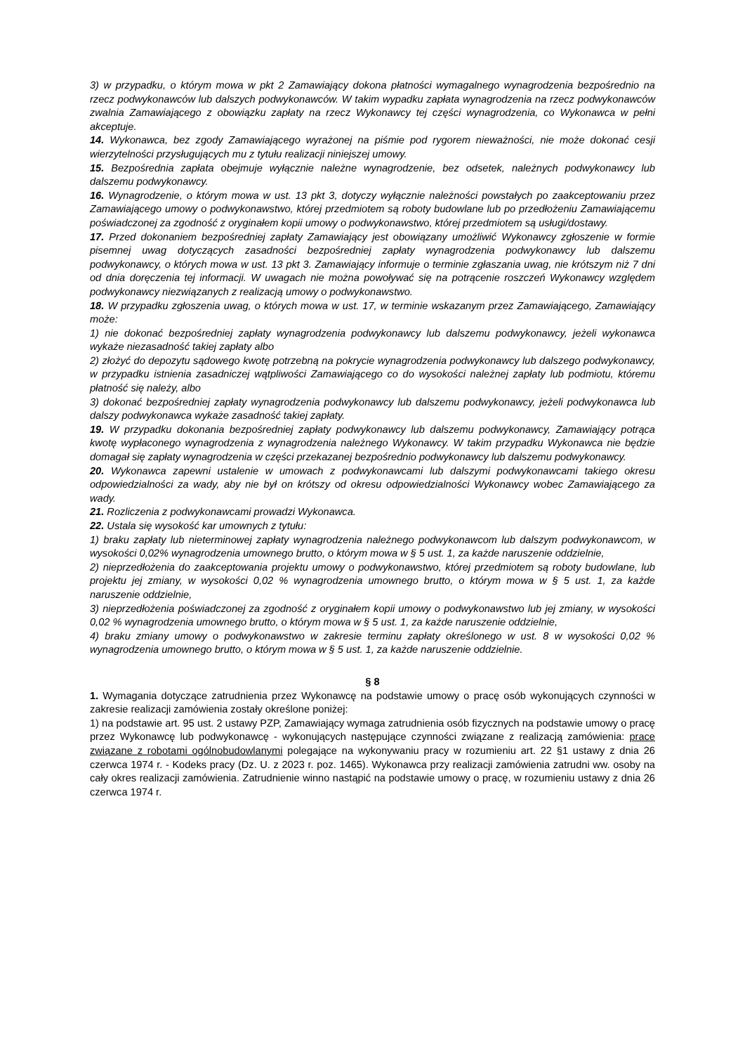3) w przypadku, o którym mowa w pkt 2 Zamawiający dokona płatności wymagalnego wynagrodzenia bezpośrednio na rzecz podwykonawców lub dalszych podwykonawców. W takim wypadku zapłata wynagrodzenia na rzecz podwykonawców zwalnia Zamawiającego z obowiązku zapłaty na rzecz Wykonawcy tej części wynagrodzenia, co Wykonawca w pełni akceptuje.
14. Wykonawca, bez zgody Zamawiającego wyrażonej na piśmie pod rygorem nieważności, nie może dokonać cesji wierzytelności przysługujących mu z tytułu realizacji niniejszej umowy.
15. Bezpośrednia zapłata obejmuje wyłącznie należne wynagrodzenie, bez odsetek, należnych podwykonawcy lub dalszemu podwykonawcy.
16. Wynagrodzenie, o którym mowa w ust. 13 pkt 3, dotyczy wyłącznie należności powstałych po zaakceptowaniu przez Zamawiającego umowy o podwykonawstwo, której przedmiotem są roboty budowlane lub po przedłożeniu Zamawiającemu poświadczonej za zgodność z oryginałem kopii umowy o podwykonawstwo, której przedmiotem są usługi/dostawy.
17. Przed dokonaniem bezpośredniej zapłaty Zamawiający jest obowiązany umożliwić Wykonawcy zgłoszenie w formie pisemnej uwag dotyczących zasadności bezpośredniej zapłaty wynagrodzenia podwykonawcy lub dalszemu podwykonawcy, o których mowa w ust. 13 pkt 3. Zamawiający informuje o terminie zgłaszania uwag, nie krótszym niż 7 dni od dnia doręczenia tej informacji. W uwagach nie można powoływać się na potrącenie roszczeń Wykonawcy względem podwykonawcy niezwiązanych z realizacją umowy o podwykonawstwo.
18. W przypadku zgłoszenia uwag, o których mowa w ust. 17, w terminie wskazanym przez Zamawiającego, Zamawiający może:
1) nie dokonać bezpośredniej zapłaty wynagrodzenia podwykonawcy lub dalszemu podwykonawcy, jeżeli wykonawca wykaże niezasadność takiej zapłaty albo
2) złożyć do depozytu sądowego kwotę potrzebną na pokrycie wynagrodzenia podwykonawcy lub dalszego podwykonawcy, w przypadku istnienia zasadniczej wątpliwości Zamawiającego co do wysokości należnej zapłaty lub podmiotu, któremu płatność się należy, albo
3) dokonać bezpośredniej zapłaty wynagrodzenia podwykonawcy lub dalszemu podwykonawcy, jeżeli podwykonawca lub dalszy podwykonawca wykaże zasadność takiej zapłaty.
19. W przypadku dokonania bezpośredniej zapłaty podwykonawcy lub dalszemu podwykonawcy, Zamawiający potrąca kwotę wypłaconego wynagrodzenia z wynagrodzenia należnego Wykonawcy. W takim przypadku Wykonawca nie będzie domagał się zapłaty wynagrodzenia w części przekazanej bezpośrednio podwykonawcy lub dalszemu podwykonawcy.
20. Wykonawca zapewni ustalenie w umowach z podwykonawcami lub dalszymi podwykonawcami takiego okresu odpowiedzialności za wady, aby nie był on krótszy od okresu odpowiedzialności Wykonawcy wobec Zamawiającego za wady.
21. Rozliczenia z podwykonawcami prowadzi Wykonawca.
22. Ustala się wysokość kar umownych z tytułu:
1) braku zapłaty lub nieterminowej zapłaty wynagrodzenia należnego podwykonawcom lub dalszym podwykonawcom, w wysokości 0,02% wynagrodzenia umownego brutto, o którym mowa w § 5 ust. 1, za każde naruszenie oddzielnie,
2) nieprzedłożenia do zaakceptowania projektu umowy o podwykonawstwo, której przedmiotem są roboty budowlane, lub projektu jej zmiany, w wysokości 0,02 % wynagrodzenia umownego brutto, o którym mowa w § 5 ust. 1, za każde naruszenie oddzielnie,
3) nieprzedłożenia poświadczonej za zgodność z oryginałem kopii umowy o podwykonawstwo lub jej zmiany, w wysokości 0,02 % wynagrodzenia umownego brutto, o którym mowa w § 5 ust. 1, za każde naruszenie oddzielnie,
4) braku zmiany umowy o podwykonawstwo w zakresie terminu zapłaty określonego w ust. 8 w wysokości 0,02 % wynagrodzenia umownego brutto, o którym mowa w § 5 ust. 1, za każde naruszenie oddzielnie.
§ 8
1. Wymagania dotyczące zatrudnienia przez Wykonawcę na podstawie umowy o pracę osób wykonujących czynności w zakresie realizacji zamówienia zostały określone poniżej:
1) na podstawie art. 95 ust. 2 ustawy PZP, Zamawiający wymaga zatrudnienia osób fizycznych na podstawie umowy o pracę przez Wykonawcę lub podwykonawcę - wykonujących następujące czynności związane z realizacją zamówienia: prace związane z robotami ogólnobudowlanymi polegające na wykonywaniu pracy w rozumieniu art. 22 §1 ustawy z dnia 26 czerwca 1974 r. - Kodeks pracy (Dz. U. z 2023 r. poz. 1465). Wykonawca przy realizacji zamówienia zatrudni ww. osoby na cały okres realizacji zamówienia. Zatrudnienie winno nastąpić na podstawie umowy o pracę, w rozumieniu ustawy z dnia 26 czerwca 1974 r.